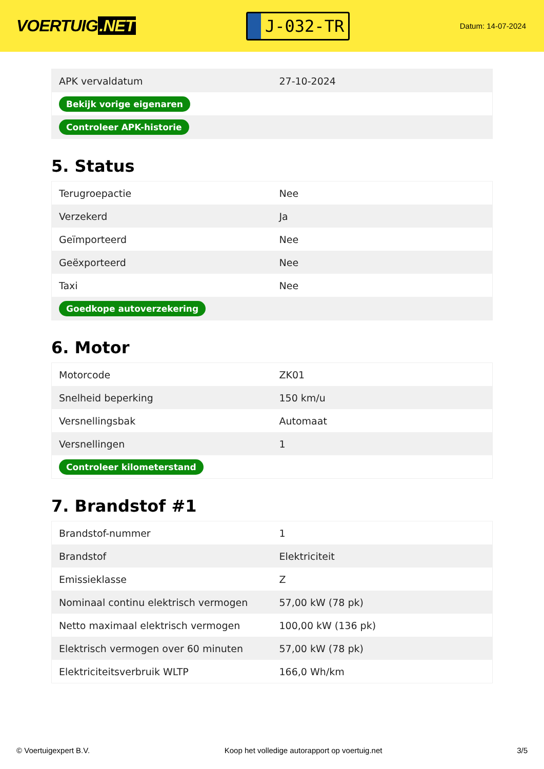VOERTUIG.NET
J-032-TR
Datum: 14-07-2024
| APK vervaldatum | 27-10-2024 |
| Bekijk vorige eigenaren | |
| Controleer APK-historie | |
5. Status
| Terugroepactie | Nee |
| Verzekerd | Ja |
| Geïmporteerd | Nee |
| Geëxporteerd | Nee |
| Taxi | Nee |
| Goedkope autoverzekering | |
6. Motor
| Motorcode | ZK01 |
| Snelheid beperking | 150 km/u |
| Versnellingsbak | Automaat |
| Versnellingen | 1 |
| Controleer kilometerstand | |
7. Brandstof #1
| Brandstof-nummer | 1 |
| Brandstof | Elektriciteit |
| Emissieklasse | Z |
| Nominaal continu elektrisch vermogen | 57,00 kW (78 pk) |
| Netto maximaal elektrisch vermogen | 100,00 kW (136 pk) |
| Elektrisch vermogen over 60 minuten | 57,00 kW (78 pk) |
| Elektriciteitsverbruik WLTP | 166,0 Wh/km |
© Voertuigexpert B.V. Koop het volledige autorapport op voertuig.net 3/5